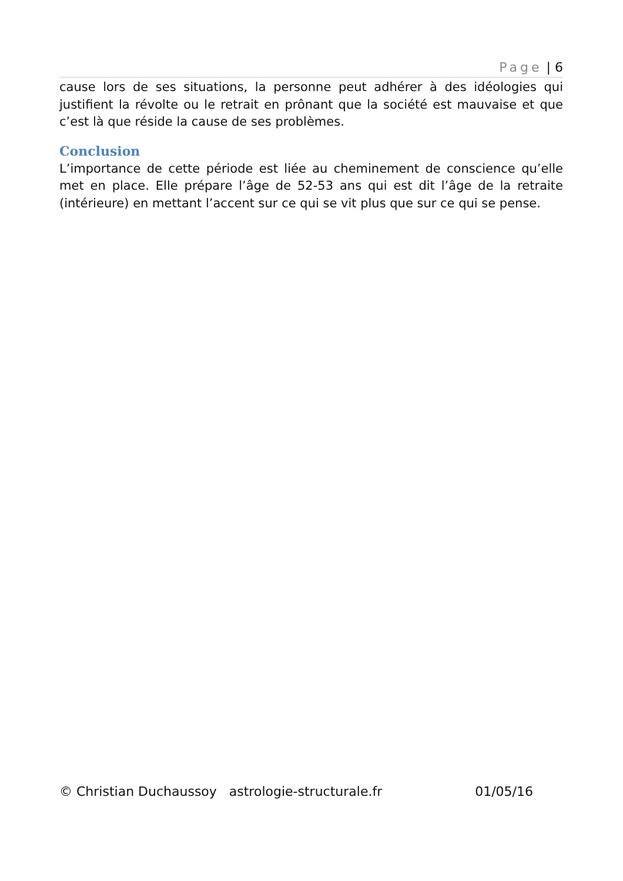Page | 6
cause lors de ses situations, la personne peut adhérer à des idéologies qui justifient la révolte ou le retrait en prônant que la société est mauvaise et que c’est là que réside la cause de ses problèmes.
Conclusion
L’importance de cette période est liée au cheminement de conscience qu’elle met en place. Elle prépare l’âge de 52-53 ans qui est dit l’âge de la retraite (intérieure) en mettant l’accent sur ce qui se vit plus que sur ce qui se pense.
© Christian Duchaussoy astrologie-structurale.fr 01/05/16